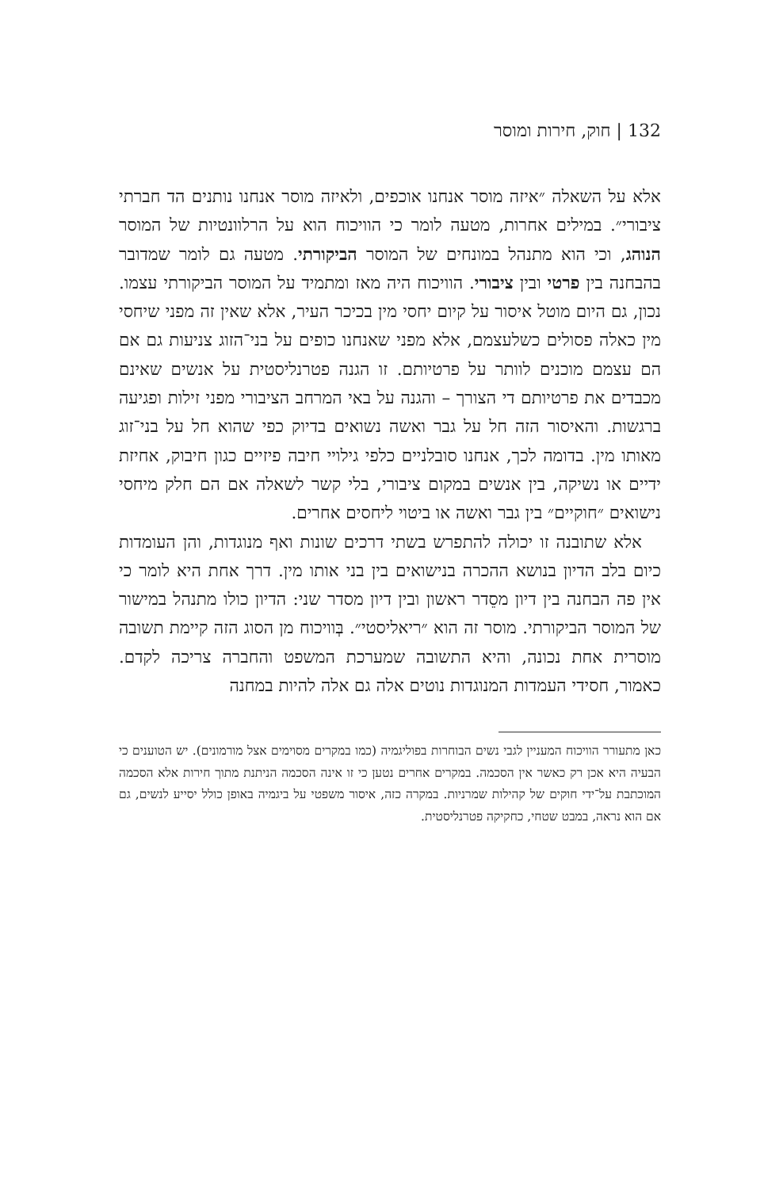132 | חוק, חירות ומוסר
אלא על השאלה ״איזה מוסר אנחנו אוכפים, ולאיזה מוסר אנחנו נותנים הד חברתי ציבורי״. במילים אחרות, מטעה לומר כי הוויכוח הוא על הרלוונטיות של המוסר הנוהג, וכי הוא מתנהל במונחים של המוסר הביקורתי. מטעה גם לומר שמדובר בהבחנה בין פרטי ובין ציבורי. הוויכוח היה מאז ומתמיד על המוסר הביקורתי עצמו. נכון, גם היום מוטל איסור על קיום יחסי מין בכיכר העיר, אלא שאין זה מפני שיחסי מין כאלה פסולים כשלעצמם, אלא מפני שאנחנו כופים על בני־הזוג צניעות גם אם הם עצמם מוכנים לוותר על פרטיותם. זו הגנה פטרנליסטית על אנשים שאינם מכבדים את פרטיותם די הצורך – והגנה על באי המרחב הציבורי מפני זילות ופגיעה ברגשות. והאיסור הזה חל על גבר ואשה נשואים בדיוק כפי שהוא חל על בני־זוג מאותו מין. בדומה לכך, אנחנו סובלניים כלפי גילויי חיבה פיזיים כגון חיבוק, אחיזת ידיים או נשיקה, בין אנשים במקום ציבורי, בלי קשר לשאלה אם הם חלק מיחסי נישואים ״חוקיים״ בין גבר ואשה או ביטוי ליחסים אחרים.
אלא שתובנה זו יכולה להתפרש בשתי דרכים שונות ואף מנוגדות, והן העומדות כיום בלב הדיון בנושא ההכרה בנישואים בין בני אותו מין. דרך אחת היא לומר כי אין פה הבחנה בין דיון מסֵדר ראשון ובין דיון מסדר שני: הדיון כולו מתנהל במישור של המוסר הביקורתי. מוסר זה הוא ״ריאליסטי״. בְּוויכוח מן הסוג הזה קיימת תשובה מוסרית אחת נכונה, והיא התשובה שמערכת המשפט והחברה צריכה לקדם. כאמור, חסידי העמדות המנוגדות נוטים אלה גם אלה להיות במחנה
כאן מתעורר הוויכוח המעניין לגבי נשים הבוחרות בפוליגמיה (כמו במקרים מסוימים אצל מורמונים). יש הטוענים כי הבעיה היא אכן רק כאשר אין הסכמה. במקרים אחרים נטען כי זו אינה הסכמה הניתנת מתוך חירות אלא הסכמה המוכתבת על־ידי חוקים של קהילות שמרניות. במקרה כזה, איסור משפטי על ביגמיה באופן כולל יסייע לנשים, גם אם הוא נראה, במבט שטחי, כחקיקה פטרנליסטית.